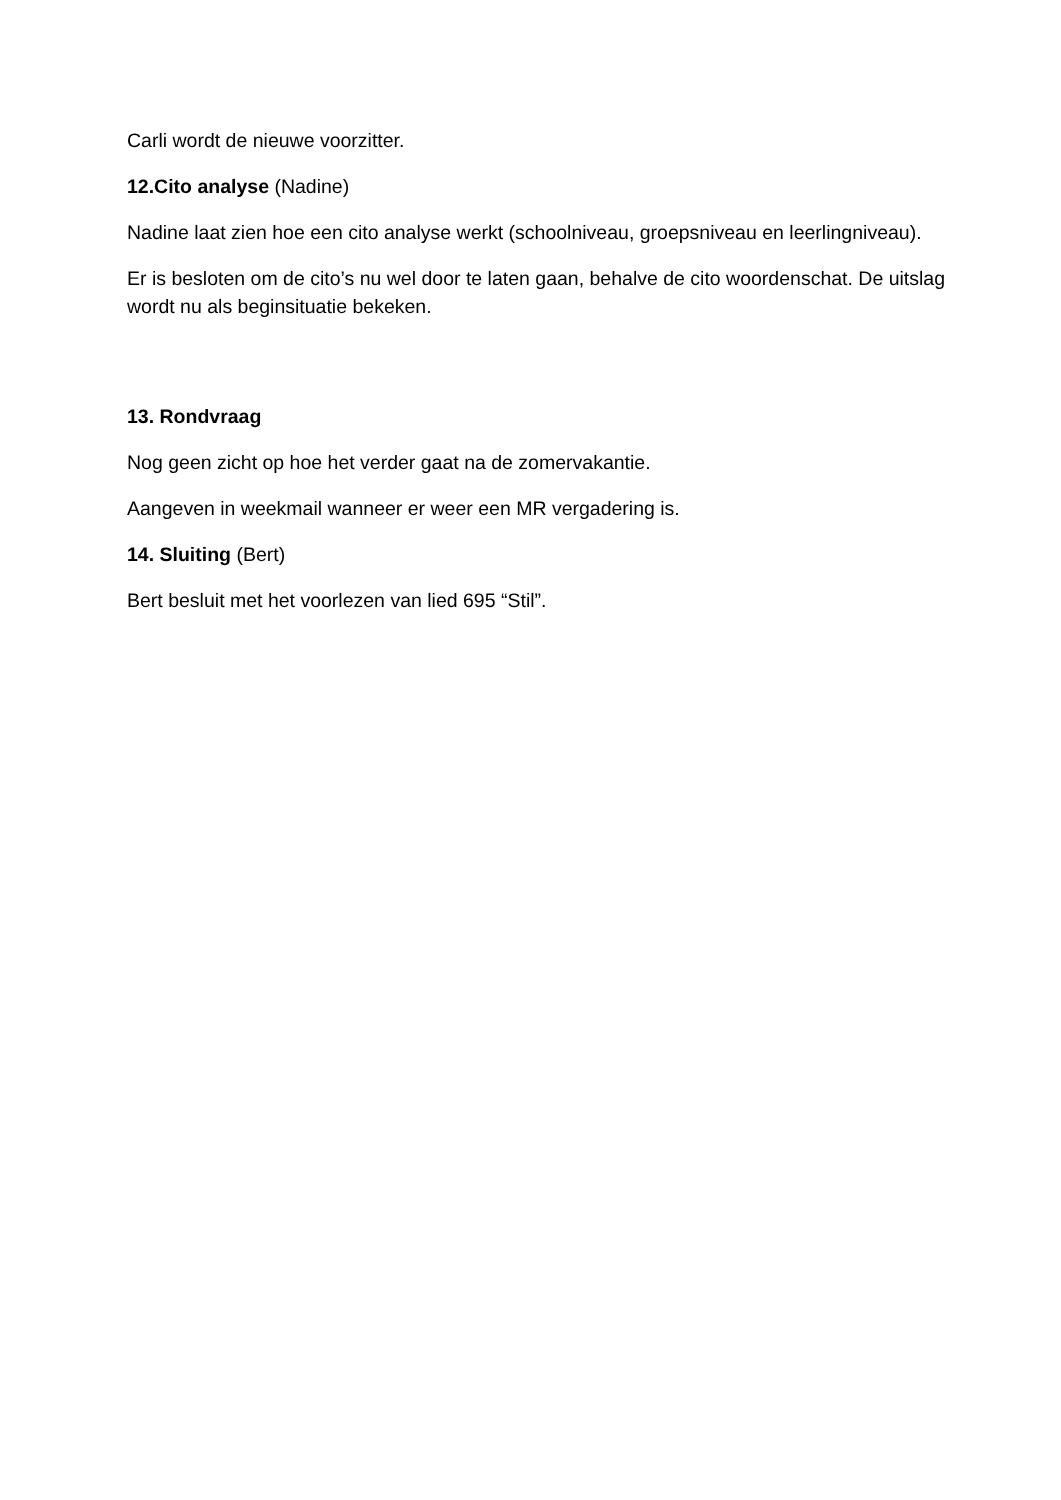Carli wordt de nieuwe voorzitter.
12.Cito analyse (Nadine)
Nadine laat zien hoe een cito analyse werkt (schoolniveau, groepsniveau en leerlingniveau).
Er is besloten om de cito’s nu wel door te laten gaan, behalve de cito woordenschat. De uitslag wordt nu als beginsituatie bekeken.
13. Rondvraag
Nog geen zicht op hoe het verder gaat na de zomervakantie.
Aangeven in weekmail wanneer er weer een MR vergadering is.
14. Sluiting (Bert)
Bert besluit met het voorlezen van lied 695 “Stil”.